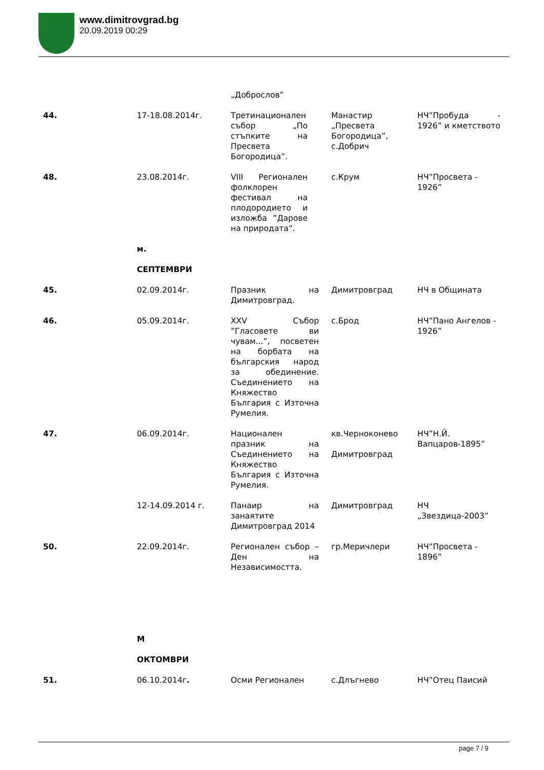www.dimitrovgrad.bg
20.09.2019 00:29
| | | „Доброслов” | | |
| 44. | 17-18.08.2014г. | Третинационален събор „По стъпките на Пресвета Богородица”. | Манастир „Пресвета Богородица”, с.Добрич | НЧ”Пробуда - 1926” и кметството |
| 48. | 23.08.2014г. | VIII Регионален фолклорен фестивал на плодородието и изложба ”Дарове на природата”. | с.Крум | НЧ”Просвета - 1926” |
| | м. | | | |
| | СЕПТЕМВРИ | | | |
| 45. | 02.09.2014г. | Празник на Димитровград. | Димитровград | НЧ в Общината |
| 46. | 05.09.2014г. | XXV Събор ”Гласовете ви чувам...”, посветен на борбата на българския народ за обединение. Съединението на Княжество България с Източна Румелия. | с.Брод | НЧ”Пано Ангелов - 1926” |
| 47. | 06.09.2014г. | Национален празник на Съединението на Княжество България с Източна Румелия. | кв.Черноконево Димитровград | НЧ”Н.Й. Вапцаров-1895” |
| | 12-14.09.2014 г. | Панаир на занаятите Димитровград 2014 | Димитровград | НЧ „Звездица-2003” |
| 50. | 22.09.2014г. | Регионален събор – Ден на Независимостта. | гр.Меричлери | НЧ”Просвета - 1896” |
| | М | | | |
| | ОКТОМВРИ | | | |
| 51. | 06.10.2014г . | Осми Регионален | с.Длъгнево | НЧ”Отец Паисий |
page 7 / 9